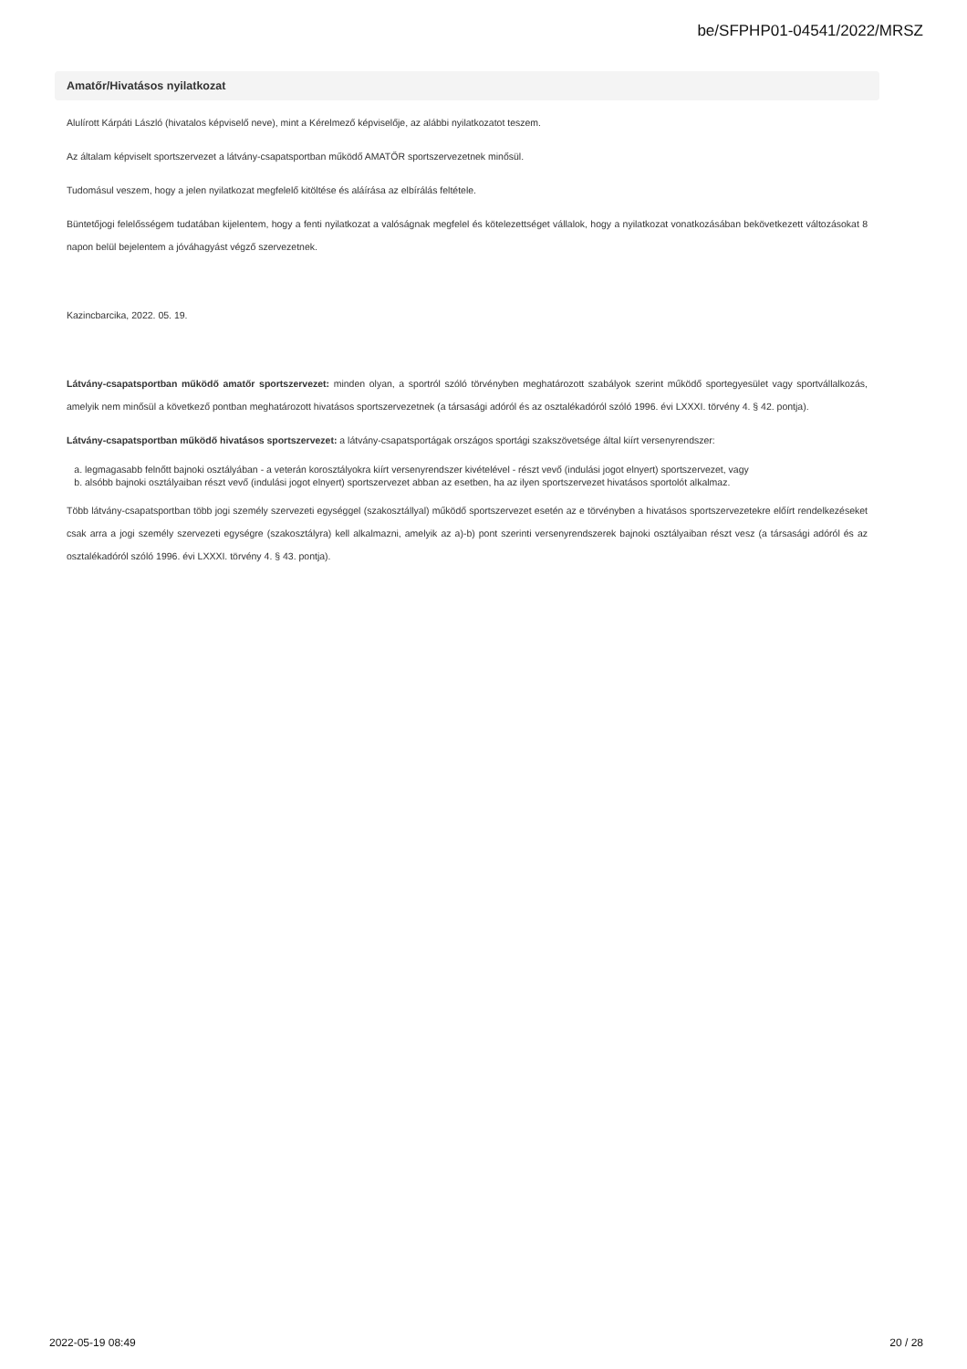be/SFPHP01-04541/2022/MRSZ
Amatőr/Hivatásos nyilatkozat
Alulírott Kárpáti László (hivatalos képviselő neve), mint a Kérelmező képviselője, az alábbi nyilatkozatot teszem.
Az általam képviselt sportszervezet a látvány-csapatsportban működő AMATŐR sportszervezetnek minősül.
Tudomásul veszem, hogy a jelen nyilatkozat megfelelő kitöltése és aláírása az elbírálás feltétele.
Büntetőjogi felelősségem tudatában kijelentem, hogy a fenti nyilatkozat a valóságnak megfelel és kötelezettséget vállalok, hogy a nyilatkozat vonatkozásában bekövetkezett változásokat 8 napon belül bejelentem a jóváhagyást végző szervezetnek.
Kazincbarcika, 2022. 05. 19.
Látvány-csapatsportban működő amatőr sportszervezet: minden olyan, a sportról szóló törvényben meghatározott szabályok szerint működő sportegyesület vagy sportvállalkozás, amelyik nem minősül a következő pontban meghatározott hivatásos sportszervezetnek (a társasági adóról és az osztalékadóról szóló 1996. évi LXXXI. törvény 4. § 42. pontja).
Látvány-csapatsportban működő hivatásos sportszervezet: a látvány-csapatsportágak országos sportági szakszövetsége által kiírt versenyrendszer:
a. legmagasabb felnőtt bajnoki osztályában - a veterán korosztályokra kiírt versenyrendszer kivételével - részt vevő (indulási jogot elnyert) sportszervezet, vagy
b. alsóbb bajnoki osztályaiban részt vevő (indulási jogot elnyert) sportszervezet abban az esetben, ha az ilyen sportszervezet hivatásos sportolót alkalmaz.
Több látvány-csapatsportban több jogi személy szervezeti egységgel (szakosztállyal) működő sportszervezet esetén az e törvényben a hivatásos sportszervezetekre előírt rendelkezéseket csak arra a jogi személy szervezeti egységre (szakosztályra) kell alkalmazni, amelyik az a)-b) pont szerinti versenyrendszerek bajnoki osztályaiban részt vesz (a társasági adóról és az osztalékadóról szóló 1996. évi LXXXI. törvény 4. § 43. pontja).
2022-05-19 08:49 20 / 28